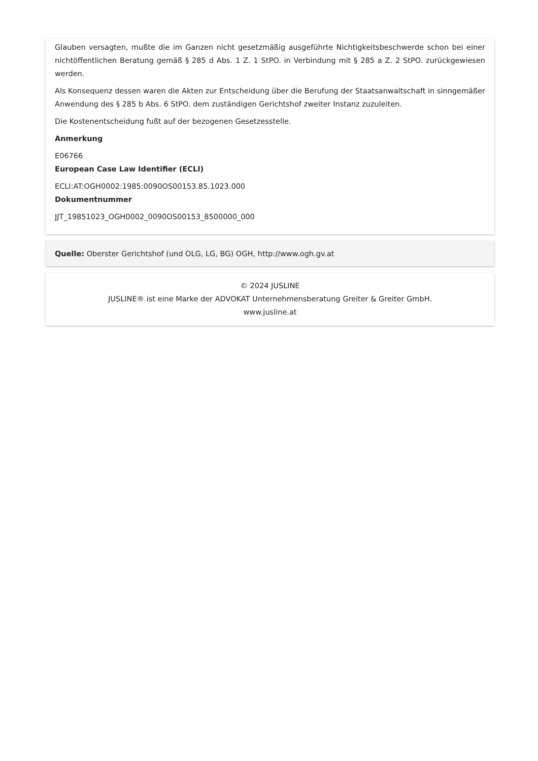Glauben versagten, mußte die im Ganzen nicht gesetzmäßig ausgeführte Nichtigkeitsbeschwerde schon bei einer nichtöffentlichen Beratung gemäß § 285 d Abs. 1 Z. 1 StPO. in Verbindung mit § 285 a Z. 2 StPO. zurückgewiesen werden.
Als Konsequenz dessen waren die Akten zur Entscheidung über die Berufung der Staatsanwaltschaft in sinngemäßer Anwendung des § 285 b Abs. 6 StPO. dem zuständigen Gerichtshof zweiter Instanz zuzuleiten.
Die Kostenentscheidung fußt auf der bezogenen Gesetzesstelle.
Anmerkung
E06766
European Case Law Identifier (ECLI)
ECLI:AT:OGH0002:1985:0090OS00153.85.1023.000
Dokumentnummer
JJT_19851023_OGH0002_0090OS00153_8500000_000
Quelle: Oberster Gerichtshof (und OLG, LG, BG) OGH, http://www.ogh.gv.at
© 2024 JUSLINE
JUSLINE® ist eine Marke der ADVOKAT Unternehmensberatung Greiter & Greiter GmbH.
www.jusline.at